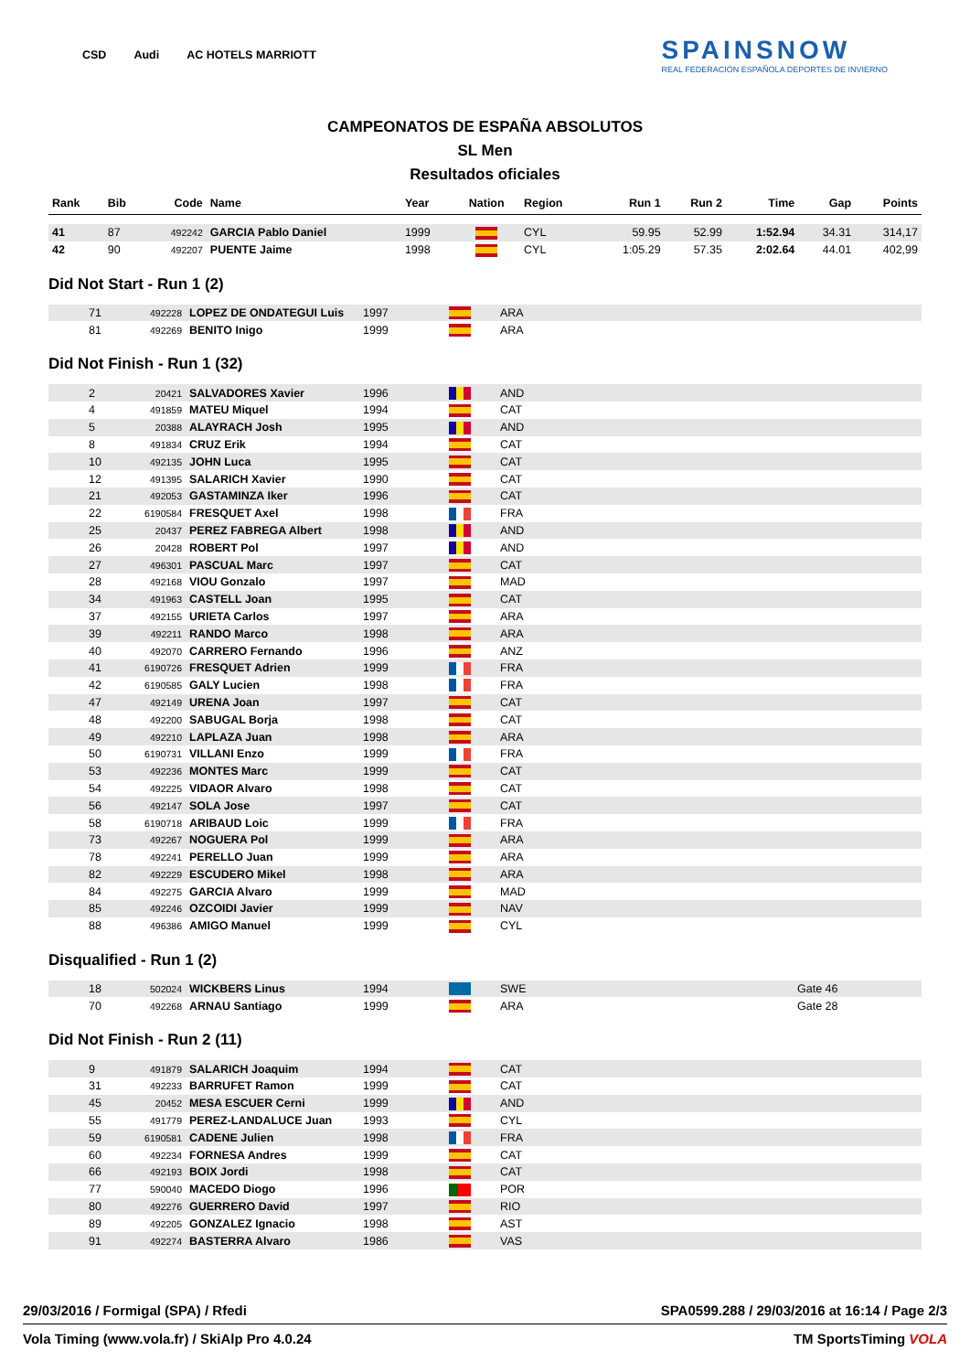CSD Audi AC HOTELS MARRIOTT SPAINSNOW
REAL FEDERACIÓN ESPAÑOLA DEPORTES DE INVIERNO
CAMPEONATOS DE ESPAÑA ABSOLUTOS
SL Men
Resultados oficiales
| Rank | Bib | Code | Name | Year | Nation | Region | Run 1 | Run 2 | Time | Gap | Points |
| --- | --- | --- | --- | --- | --- | --- | --- | --- | --- | --- | --- |
| 41 | 87 | 492242 | GARCIA Pablo Daniel | 1999 | | CYL | 59.95 | 52.99 | 1:52.94 | 34.31 | 314,17 |
| 42 | 90 | 492207 | PUENTE Jaime | 1998 | | CYL | 1:05.29 | 57.35 | 2:02.64 | 44.01 | 402,99 |
Did Not Start - Run 1 (2)
| | 71 | 492228 | LOPEZ DE ONDATEGUI Luis | 1997 | | ARA |
| | 81 | 492269 | BENITO Inigo | 1999 | | ARA |
Did Not Finish - Run 1 (32)
| | 2 | 20421 | SALVADORES Xavier | 1996 | | AND |
| | 4 | 491859 | MATEU Miquel | 1994 | | CAT |
| | 5 | 20388 | ALAYRACH Josh | 1995 | | AND |
| | 8 | 491834 | CRUZ Erik | 1994 | | CAT |
| | 10 | 492135 | JOHN Luca | 1995 | | CAT |
| | 12 | 491395 | SALARICH Xavier | 1990 | | CAT |
| | 21 | 492053 | GASTAMINZA Iker | 1996 | | CAT |
| | 22 | 6190584 | FRESQUET Axel | 1998 | | FRA |
| | 25 | 20437 | PEREZ FABREGA Albert | 1998 | | AND |
| | 26 | 20428 | ROBERT Pol | 1997 | | AND |
| | 27 | 496301 | PASCUAL Marc | 1997 | | CAT |
| | 28 | 492168 | VIOU Gonzalo | 1997 | | MAD |
| | 34 | 491963 | CASTELL Joan | 1995 | | CAT |
| | 37 | 492155 | URIETA Carlos | 1997 | | ARA |
| | 39 | 492211 | RANDO Marco | 1998 | | ARA |
| | 40 | 492070 | CARRERO Fernando | 1996 | | ANZ |
| | 41 | 6190726 | FRESQUET Adrien | 1999 | | FRA |
| | 42 | 6190585 | GALY Lucien | 1998 | | FRA |
| | 47 | 492149 | URENA Joan | 1997 | | CAT |
| | 48 | 492200 | SABUGAL Borja | 1998 | | CAT |
| | 49 | 492210 | LAPLAZA Juan | 1998 | | ARA |
| | 50 | 6190731 | VILLANI Enzo | 1999 | | FRA |
| | 53 | 492236 | MONTES Marc | 1999 | | CAT |
| | 54 | 492225 | VIDAOR Alvaro | 1998 | | CAT |
| | 56 | 492147 | SOLA Jose | 1997 | | CAT |
| | 58 | 6190718 | ARIBAUD Loic | 1999 | | FRA |
| | 73 | 492267 | NOGUERA Pol | 1999 | | ARA |
| | 78 | 492241 | PERELLO Juan | 1999 | | ARA |
| | 82 | 492229 | ESCUDERO Mikel | 1998 | | ARA |
| | 84 | 492275 | GARCIA Alvaro | 1999 | | MAD |
| | 85 | 492246 | OZCOIDI Javier | 1999 | | NAV |
| | 88 | 496386 | AMIGO Manuel | 1999 | | CYL |
Disqualified - Run 1 (2)
| | 18 | 502024 | WICKBERS Linus | 1994 | | SWE | Gate 46 |
| | 70 | 492268 | ARNAU Santiago | 1999 | | ARA | Gate 28 |
Did Not Finish - Run 2 (11)
| | 9 | 491879 | SALARICH Joaquim | 1994 | | CAT |
| | 31 | 492233 | BARRUFET Ramon | 1999 | | CAT |
| | 45 | 20452 | MESA ESCUER Cerni | 1999 | | AND |
| | 55 | 491779 | PEREZ-LANDALUCE Juan | 1993 | | CYL |
| | 59 | 6190581 | CADENE Julien | 1998 | | FRA |
| | 60 | 492234 | FORNESA Andres | 1999 | | CAT |
| | 66 | 492193 | BOIX Jordi | 1998 | | CAT |
| | 77 | 590040 | MACEDO Diogo | 1996 | | POR |
| | 80 | 492276 | GUERRERO David | 1997 | | RIO |
| | 89 | 492205 | GONZALEZ Ignacio | 1998 | | AST |
| | 91 | 492274 | BASTERRA Alvaro | 1986 | | VAS |
29/03/2016 / Formigal (SPA) / Rfedi SPA0599.288 / 29/03/2016 at 16:14 / Page 2/3
Vola Timing (www.vola.fr) / SkiAlp Pro 4.0.24 TM SportsTiming VOLA